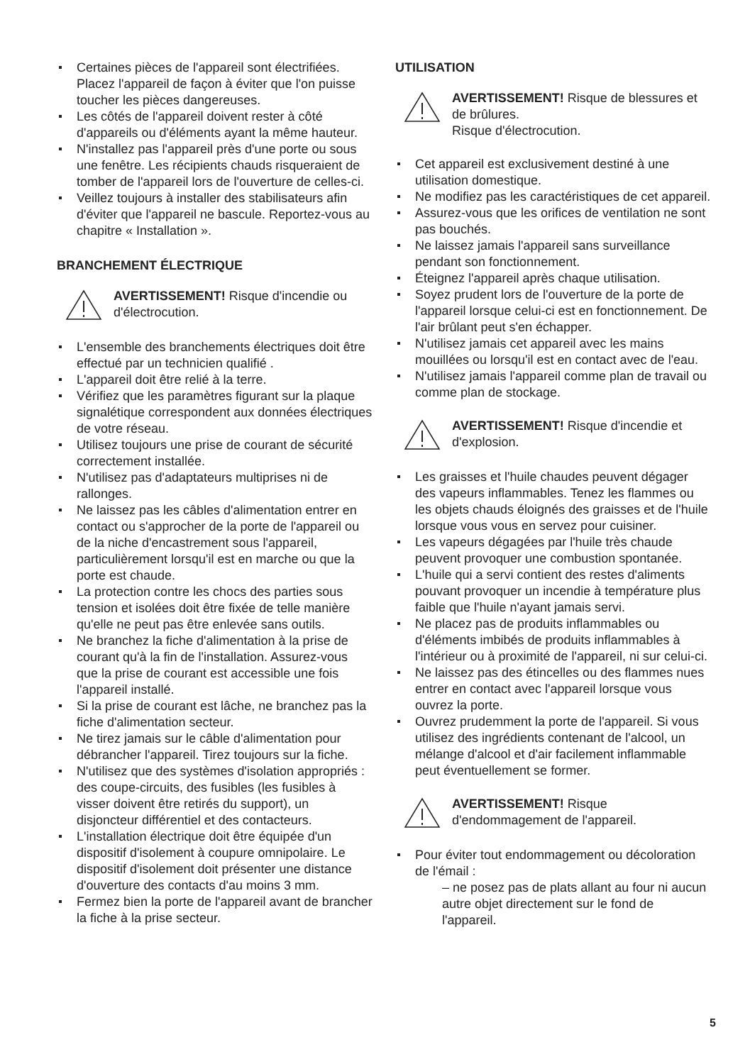Certaines pièces de l'appareil sont électrifiées. Placez l'appareil de façon à éviter que l'on puisse toucher les pièces dangereuses.
Les côtés de l'appareil doivent rester à côté d'appareils ou d'éléments ayant la même hauteur.
N'installez pas l'appareil près d'une porte ou sous une fenêtre. Les récipients chauds risqueraient de tomber de l'appareil lors de l'ouverture de celles-ci.
Veillez toujours à installer des stabilisateurs afin d'éviter que l'appareil ne bascule. Reportez-vous au chapitre « Installation ».
BRANCHEMENT ÉLECTRIQUE
AVERTISSEMENT! Risque d'incendie ou d'électrocution.
L'ensemble des branchements électriques doit être effectué par un technicien qualifié .
L'appareil doit être relié à la terre.
Vérifiez que les paramètres figurant sur la plaque signalétique correspondent aux données électriques de votre réseau.
Utilisez toujours une prise de courant de sécurité correctement installée.
N'utilisez pas d'adaptateurs multiprises ni de rallonges.
Ne laissez pas les câbles d'alimentation entrer en contact ou s'approcher de la porte de l'appareil ou de la niche d'encastrement sous l'appareil, particulièrement lorsqu'il est en marche ou que la porte est chaude.
La protection contre les chocs des parties sous tension et isolées doit être fixée de telle manière qu'elle ne peut pas être enlevée sans outils.
Ne branchez la fiche d'alimentation à la prise de courant qu'à la fin de l'installation. Assurez-vous que la prise de courant est accessible une fois l'appareil installé.
Si la prise de courant est lâche, ne branchez pas la fiche d'alimentation secteur.
Ne tirez jamais sur le câble d'alimentation pour débrancher l'appareil. Tirez toujours sur la fiche.
N'utilisez que des systèmes d'isolation appropriés : des coupe-circuits, des fusibles (les fusibles à visser doivent être retirés du support), un disjoncteur différentiel et des contacteurs.
L'installation électrique doit être équipée d'un dispositif d'isolement à coupure omnipolaire. Le dispositif d'isolement doit présenter une distance d'ouverture des contacts d'au moins 3 mm.
Fermez bien la porte de l'appareil avant de brancher la fiche à la prise secteur.
UTILISATION
AVERTISSEMENT! Risque de blessures et de brûlures.
Risque d'électrocution.
Cet appareil est exclusivement destiné à une utilisation domestique.
Ne modifiez pas les caractéristiques de cet appareil.
Assurez-vous que les orifices de ventilation ne sont pas bouchés.
Ne laissez jamais l'appareil sans surveillance pendant son fonctionnement.
Éteignez l'appareil après chaque utilisation.
Soyez prudent lors de l'ouverture de la porte de l'appareil lorsque celui-ci est en fonctionnement. De l'air brûlant peut s'en échapper.
N'utilisez jamais cet appareil avec les mains mouillées ou lorsqu'il est en contact avec de l'eau.
N'utilisez jamais l'appareil comme plan de travail ou comme plan de stockage.
AVERTISSEMENT! Risque d'incendie et d'explosion.
Les graisses et l'huile chaudes peuvent dégager des vapeurs inflammables. Tenez les flammes ou les objets chauds éloignés des graisses et de l'huile lorsque vous vous en servez pour cuisiner.
Les vapeurs dégagées par l'huile très chaude peuvent provoquer une combustion spontanée.
L'huile qui a servi contient des restes d'aliments pouvant provoquer un incendie à température plus faible que l'huile n'ayant jamais servi.
Ne placez pas de produits inflammables ou d'éléments imbibés de produits inflammables à l'intérieur ou à proximité de l'appareil, ni sur celui-ci.
Ne laissez pas des étincelles ou des flammes nues entrer en contact avec l'appareil lorsque vous ouvrez la porte.
Ouvrez prudemment la porte de l'appareil. Si vous utilisez des ingrédients contenant de l'alcool, un mélange d'alcool et d'air facilement inflammable peut éventuellement se former.
AVERTISSEMENT! Risque d'endommagement de l'appareil.
Pour éviter tout endommagement ou décoloration de l'émail :
– ne posez pas de plats allant au four ni aucun autre objet directement sur le fond de l'appareil.
5